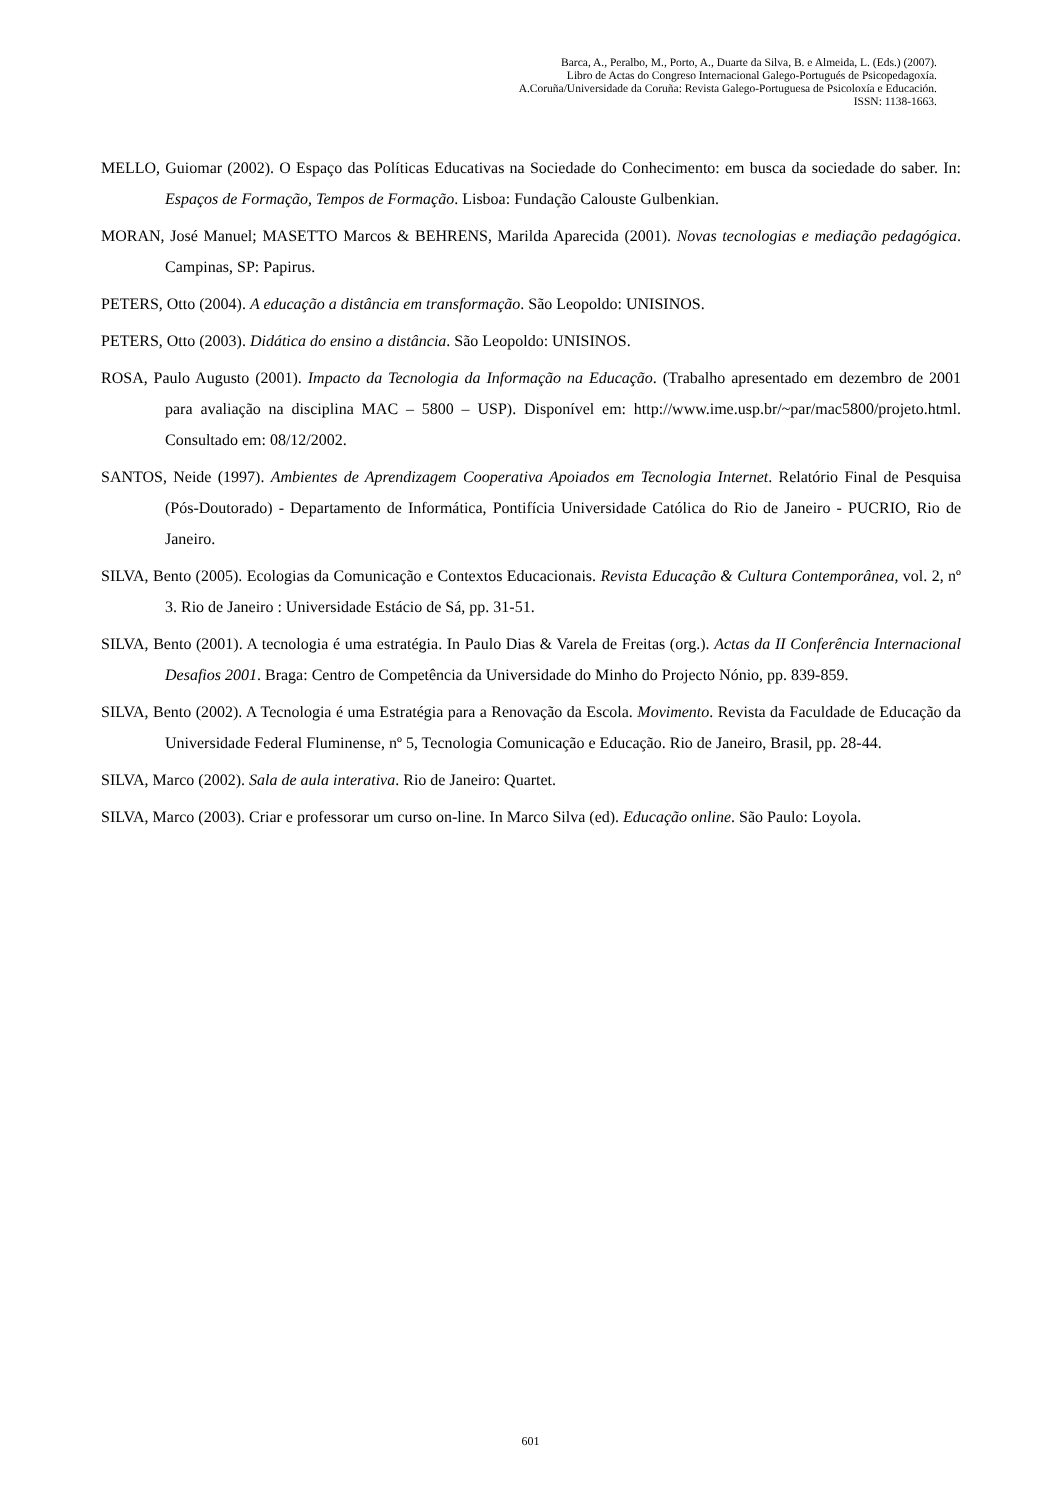Barca, A., Peralbo, M., Porto, A., Duarte da Silva, B. e Almeida, L. (Eds.) (2007).
Libro de Actas do Congreso Internacional Galego-Portugués de Psicopedagoxía.
A.Coruña/Universidade da Coruña: Revista Galego-Portuguesa de Psicoloxía e Educación.
ISSN: 1138-1663.
MELLO, Guiomar (2002). O Espaço das Políticas Educativas na Sociedade do Conhecimento: em busca da sociedade do saber. In: Espaços de Formação, Tempos de Formação. Lisboa: Fundação Calouste Gulbenkian.
MORAN, José Manuel; MASETTO Marcos & BEHRENS, Marilda Aparecida (2001). Novas tecnologias e mediação pedagógica. Campinas, SP: Papirus.
PETERS, Otto (2004). A educação a distância em transformação. São Leopoldo: UNISINOS.
PETERS, Otto (2003). Didática do ensino a distância. São Leopoldo: UNISINOS.
ROSA, Paulo Augusto (2001). Impacto da Tecnologia da Informação na Educação. (Trabalho apresentado em dezembro de 2001 para avaliação na disciplina MAC – 5800 – USP). Disponível em: http://www.ime.usp.br/~par/mac5800/projeto.html. Consultado em: 08/12/2002.
SANTOS, Neide (1997). Ambientes de Aprendizagem Cooperativa Apoiados em Tecnologia Internet. Relatório Final de Pesquisa (Pós-Doutorado) - Departamento de Informática, Pontifícia Universidade Católica do Rio de Janeiro - PUCRIO, Rio de Janeiro.
SILVA, Bento (2005). Ecologias da Comunicação e Contextos Educacionais. Revista Educação & Cultura Contemporânea, vol. 2, nº 3. Rio de Janeiro : Universidade Estácio de Sá, pp. 31-51.
SILVA, Bento (2001). A tecnologia é uma estratégia. In Paulo Dias & Varela de Freitas (org.). Actas da II Conferência Internacional Desafios 2001. Braga: Centro de Competência da Universidade do Minho do Projecto Nónio, pp. 839-859.
SILVA, Bento (2002). A Tecnologia é uma Estratégia para a Renovação da Escola. Movimento. Revista da Faculdade de Educação da Universidade Federal Fluminense, nº 5, Tecnologia Comunicação e Educação. Rio de Janeiro, Brasil, pp. 28-44.
SILVA, Marco (2002). Sala de aula interativa. Rio de Janeiro: Quartet.
SILVA, Marco (2003). Criar e professorar um curso on-line. In Marco Silva (ed). Educação online. São Paulo: Loyola.
601